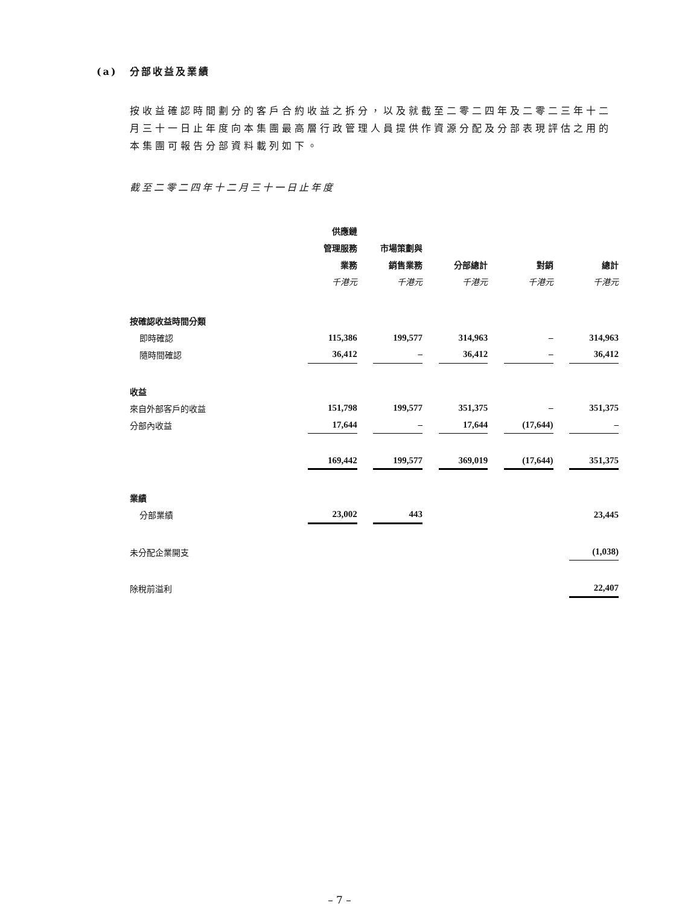(a) 分部收益及業績
按收益確認時間劃分的客戶合約收益之拆分，以及就截至二零二四年及二零二三年十二月三十一日止年度向本集團最高層行政管理人員提供作資源分配及分部表現評估之用的本集團可報告分部資料載列如下。
截至二零二四年十二月三十一日止年度
| | 供應鏈 管理服務 業務 千港元 | | 市場策劃與 銷售業務 千港元 | | 分部總計 千港元 | | 對銷 千港元 | | 總計 千港元 |
| --- | --- | --- | --- | --- | --- | --- | --- | --- | --- |
| 按確認收益時間分類 | | | | | | | | | |
| 即時確認 | 115,386 | | 199,577 | | 314,963 | | – | | 314,963 |
| 隨時間確認 | 36,412 | | – | | 36,412 | | – | | 36,412 |
| 收益 | | | | | | | | | |
| 來自外部客戶的收益 | 151,798 | | 199,577 | | 351,375 | | – | | 351,375 |
| 分部內收益 | 17,644 | | – | | 17,644 | | (17,644) | | – |
| | 169,442 | | 199,577 | | 369,019 | | (17,644) | | 351,375 |
| 業績 | | | | | | | | | |
| 分部業績 | 23,002 | | 443 | | | | | | 23,445 |
| 未分配企業開支 | | | | | | | | | (1,038) |
| 除稅前溢利 | | | | | | | | | 22,407 |
– 7 –